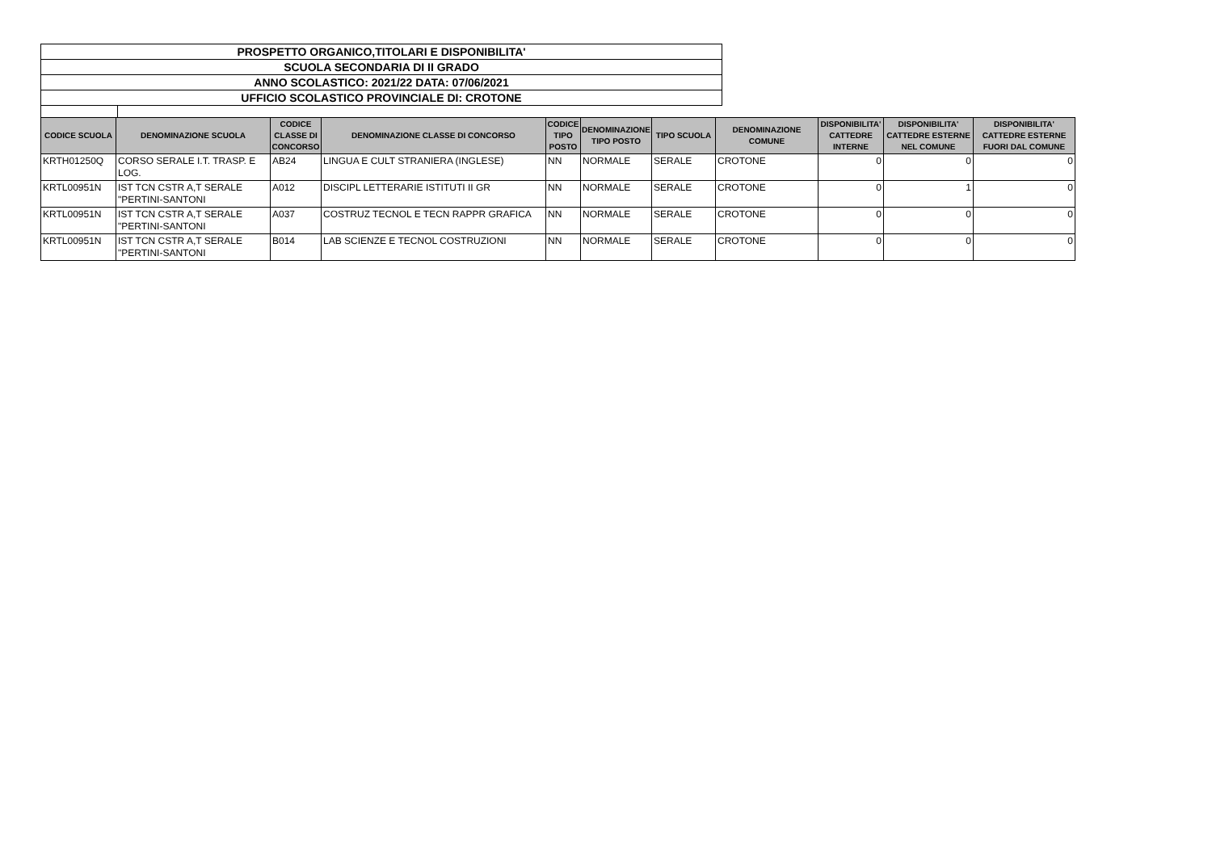| PROSPETTO ORGANICO,TITOLARI E DISPONIBILITA' |
| SCUOLA SECONDARIA DI II GRADO |
| ANNO SCOLASTICO: 2021/22 DATA: 07/06/2021 |
| UFFICIO SCOLASTICO PROVINCIALE DI: CROTONE |
| CODICE SCUOLA | DENOMINAZIONE SCUOLA | CODICE CLASSE DI CONCORSO | DENOMINAZIONE CLASSE DI CONCORSO | CODICE TIPO POSTO | DENOMINAZIONE TIPO POSTO | TIPO SCUOLA | DENOMINAZIONE COMUNE | DISPONIBILITA' CATTEDRE INTERNE | DISPONIBILITA' CATTEDRE ESTERNE NEL COMUNE | DISPONIBILITA' CATTEDRE ESTERNE FUORI DAL COMUNE |
| --- | --- | --- | --- | --- | --- | --- | --- | --- | --- | --- |
| KRTH01250Q | CORSO SERALE I.T. TRASP. E LOG. | AB24 | LINGUA E CULT STRANIERA (INGLESE) | NN | NORMALE | SERALE | CROTONE | 0 | 0 | 0 |
| KRTL00951N | IST TCN CSTR A,T SERALE "PERTINI-SANTONI | A012 | DISCIPL LETTERARIE ISTITUTI II GR | NN | NORMALE | SERALE | CROTONE | 0 | 1 | 0 |
| KRTL00951N | IST TCN CSTR A,T SERALE "PERTINI-SANTONI | A037 | COSTRUZ TECNOL E TECN RAPPR GRAFICA | NN | NORMALE | SERALE | CROTONE | 0 | 0 | 0 |
| KRTL00951N | IST TCN CSTR A,T SERALE "PERTINI-SANTONI | B014 | LAB SCIENZE E TECNOL COSTRUZIONI | NN | NORMALE | SERALE | CROTONE | 0 | 0 | 0 |